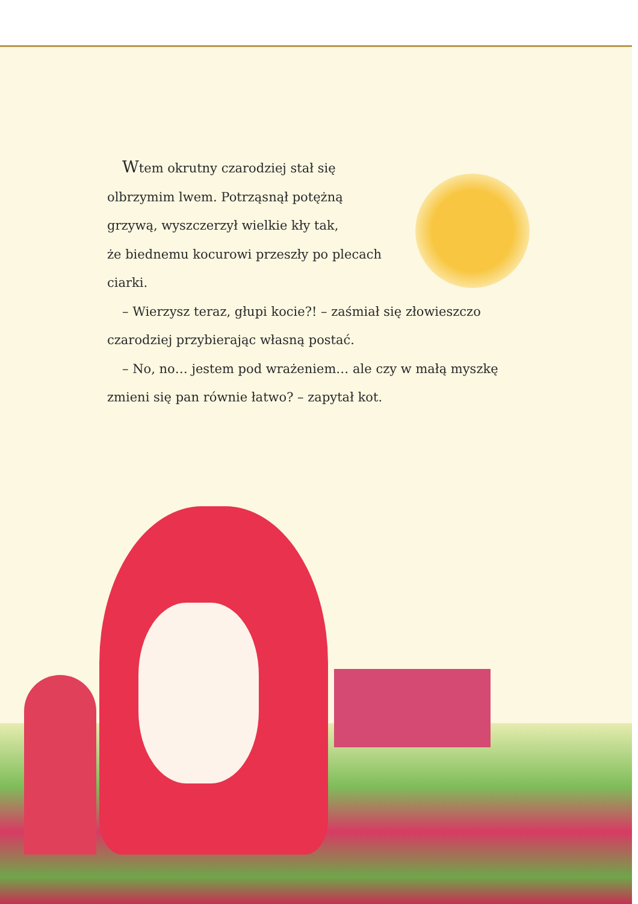Wtem okrutny czarodziej stał się
olbrzymim lwem. Potrząsnął potężną
grzywą, wyszczerzył wielkie kły tak,
że biednemu kocurowi przeszły po plecach
ciarki.
– Wierzysz teraz, głupi kocie?! – zaśmiał się złowieszczo
czarodziej przybierając własną postać.
– No, no… jestem pod wrażeniem… ale czy w małą myszkę
zmieni się pan równie łatwo? – zapytał kot.